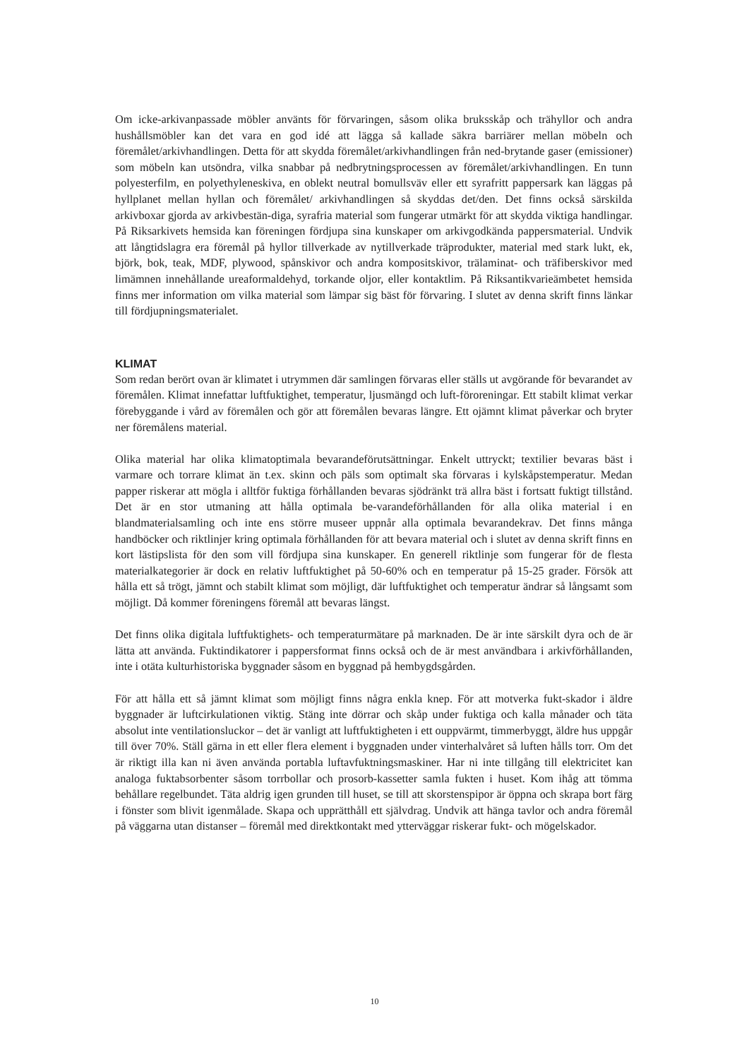Om icke-arkivanpassade möbler använts för förvaringen, såsom olika bruksskåp och trähyllor och andra hushållsmöbler kan det vara en god idé att lägga så kallade säkra barriärer mellan möbeln och föremålet/arkivhandlingen. Detta för att skydda föremålet/arkivhandlingen från ned-brytande gaser (emissioner) som möbeln kan utsöndra, vilka snabbar på nedbrytningsprocessen av föremålet/arkivhandlingen. En tunn polyesterfilm, en polyethyleneskiva, en oblekt neutral bomullsväv eller ett syrafritt pappersark kan läggas på hyllplanet mellan hyllan och föremålet/ arkivhandlingen så skyddas det/den. Det finns också särskilda arkivboxar gjorda av arkivbestän-diga, syrafria material som fungerar utmärkt för att skydda viktiga handlingar. På Riksarkivets hemsida kan föreningen fördjupa sina kunskaper om arkivgodkända pappersmaterial. Undvik att långtidslagra era föremål på hyllor tillverkade av nytillverkade träprodukter, material med stark lukt, ek, björk, bok, teak, MDF, plywood, spånskivor och andra kompositskivor, trälaminat- och träfiberskivor med limämnen innehållande ureaformaldehyd, torkande oljor, eller kontaktlim. På Riksantikvarieämbetet hemsida finns mer information om vilka material som lämpar sig bäst för förvaring. I slutet av denna skrift finns länkar till fördjupningsmaterialet.
KLIMAT
Som redan berört ovan är klimatet i utrymmen där samlingen förvaras eller ställs ut avgörande för bevarandet av föremålen. Klimat innefattar luftfuktighet, temperatur, ljusmängd och luft-föroreningar. Ett stabilt klimat verkar förebyggande i vård av föremålen och gör att föremålen bevaras längre. Ett ojämnt klimat påverkar och bryter ner föremålens material.
Olika material har olika klimatoptimala bevarandeförutsättningar. Enkelt uttryckt; textilier bevaras bäst i varmare och torrare klimat än t.ex. skinn och päls som optimalt ska förvaras i kylskåpstemperatur. Medan papper riskerar att mögla i alltför fuktiga förhållanden bevaras sjödränkt trä allra bäst i fortsatt fuktigt tillstånd. Det är en stor utmaning att hålla optimala be-varandeförhållanden för alla olika material i en blandmaterialsamling och inte ens större museer uppnår alla optimala bevarandekrav. Det finns många handböcker och riktlinjer kring optimala förhållanden för att bevara material och i slutet av denna skrift finns en kort lästipslista för den som vill fördjupa sina kunskaper. En generell riktlinje som fungerar för de flesta materialkategorier är dock en relativ luftfuktighet på 50-60% och en temperatur på 15-25 grader. Försök att hålla ett så trögt, jämnt och stabilt klimat som möjligt, där luftfuktighet och temperatur ändrar så långsamt som möjligt. Då kommer föreningens föremål att bevaras längst.
Det finns olika digitala luftfuktighets- och temperaturmätare på marknaden. De är inte särskilt dyra och de är lätta att använda. Fuktindikatorer i pappersformat finns också och de är mest användbara i arkivförhållanden, inte i otäta kulturhistoriska byggnader såsom en byggnad på hembygdsgården.
För att hålla ett så jämnt klimat som möjligt finns några enkla knep. För att motverka fukt-skador i äldre byggnader är luftcirkulationen viktig. Stäng inte dörrar och skåp under fuktiga och kalla månader och täta absolut inte ventilationsluckor – det är vanligt att luftfuktigheten i ett ouppvärmt, timmerbyggt, äldre hus uppgår till över 70%. Ställ gärna in ett eller flera element i byggnaden under vinterhalvåret så luften hålls torr. Om det är riktigt illa kan ni även använda portabla luftavfuktningsmaskiner. Har ni inte tillgång till elektricitet kan analoga fuktabsorbenter såsom torrbollar och prosorb-kassetter samla fukten i huset. Kom ihåg att tömma behållare regelbundet. Täta aldrig igen grunden till huset, se till att skorstenspipor är öppna och skrapa bort färg i fönster som blivit igenmålade. Skapa och upprätthåll ett självdrag. Undvik att hänga tavlor och andra föremål på väggarna utan distanser – föremål med direktkontakt med ytterväggar riskerar fukt- och mögelskador.
10